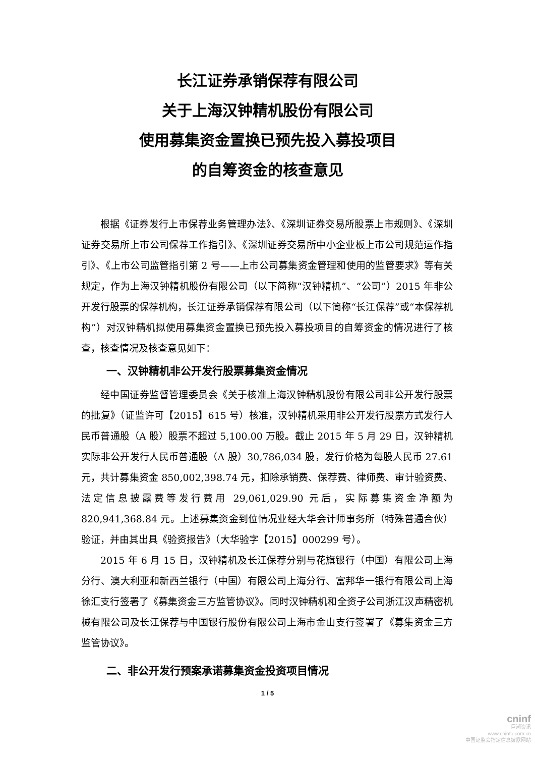长江证券承销保荐有限公司
关于上海汉钟精机股份有限公司
使用募集资金置换已预先投入募投项目
的自筹资金的核查意见
根据《证券发行上市保荐业务管理办法》、《深圳证券交易所股票上市规则》、《深圳证券交易所上市公司保荐工作指引》、《深圳证券交易所中小企业板上市公司规范运作指引》、《上市公司监管指引第 2 号——上市公司募集资金管理和使用的监管要求》等有关规定，作为上海汉钟精机股份有限公司（以下简称“汉钟精机”、“公司”）2015 年非公开发行股票的保荐机构，长江证券承销保荐有限公司（以下简称“长江保荐”或“本保荐机构”）对汉钟精机拟使用募集资金置换已预先投入募投项目的自筹资金的情况进行了核查，核查情况及核查意见如下：
一、汉钟精机非公开发行股票募集资金情况
经中国证券监督管理委员会《关于核准上海汉钟精机股份有限公司非公开发行股票的批复》（证监许可【2015】615 号）核准，汉钟精机采用非公开发行股票方式发行人民币普通股（A 股）股票不超过 5,100.00 万股。截止 2015 年 5 月 29 日，汉钟精机实际非公开发行人民币普通股（A 股）30,786,034 股，发行价格为每股人民币 27.61 元，共计募集资金 850,002,398.74 元，扣除承销费、保荐费、律师费、审计验资费、法定信息披露费等发行费用 29,061,029.90 元后，实际募集资金净额为 820,941,368.84 元。上述募集资金到位情况业经大华会计师事务所（特殊普通合伙）验证，并由其出具《验资报告》（大华验字【2015】000299 号）。
2015 年 6 月 15 日，汉钟精机及长江保荐分别与花旗银行（中国）有限公司上海分行、澳大利亚和新西兰银行（中国）有限公司上海分行、富邦华一银行有限公司上海徐汇支行签署了《募集资金三方监管协议》。同时汉钟精机和全资子公司浙江汉声精密机械有限公司及长江保荐与中国银行股份有限公司上海市金山支行签署了《募集资金三方监管协议》。
二、非公开发行预案承诺募集资金投资项目情况
1 / 5
cninf
巨潮资讯
www.cninfo.com.cn
中国证监会指定信息披露网站